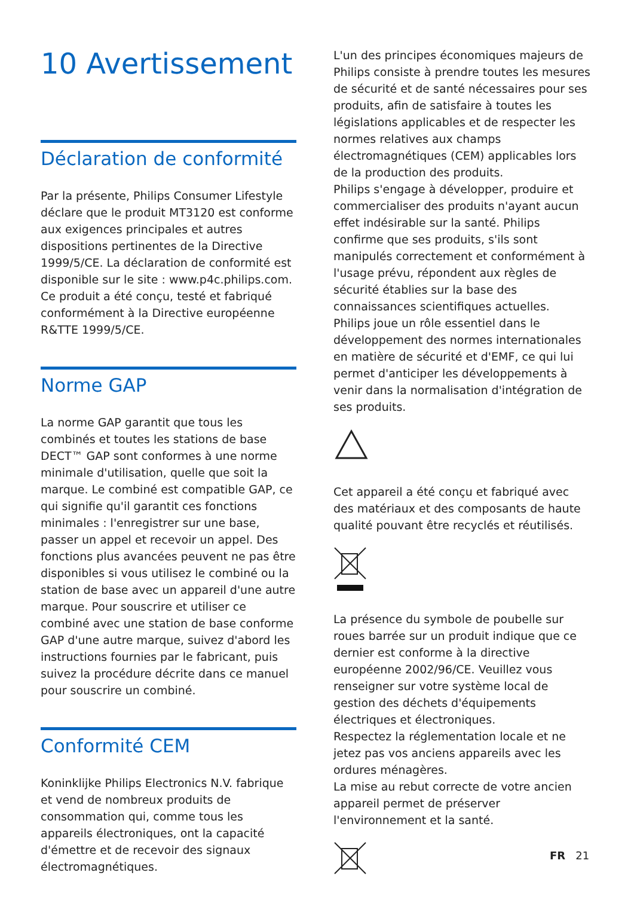10 Avertissement
Déclaration de conformité
Par la présente, Philips Consumer Lifestyle déclare que le produit MT3120 est conforme aux exigences principales et autres dispositions pertinentes de la Directive 1999/5/CE. La déclaration de conformité est disponible sur le site : www.p4c.philips.com.
Ce produit a été conçu, testé et fabriqué conformément à la Directive européenne R&TTE 1999/5/CE.
Norme GAP
La norme GAP garantit que tous les combinés et toutes les stations de base DECT™ GAP sont conformes à une norme minimale d'utilisation, quelle que soit la marque. Le combiné est compatible GAP, ce qui signifie qu'il garantit ces fonctions minimales : l'enregistrer sur une base, passer un appel et recevoir un appel. Des fonctions plus avancées peuvent ne pas être disponibles si vous utilisez le combiné ou la station de base avec un appareil d'une autre marque. Pour souscrire et utiliser ce combiné avec une station de base conforme GAP d'une autre marque, suivez d'abord les instructions fournies par le fabricant, puis suivez la procédure décrite dans ce manuel pour souscrire un combiné.
Conformité CEM
Koninklijke Philips Electronics N.V. fabrique et vend de nombreux produits de consommation qui, comme tous les appareils électroniques, ont la capacité d'émettre et de recevoir des signaux électromagnétiques.
L'un des principes économiques majeurs de Philips consiste à prendre toutes les mesures de sécurité et de santé nécessaires pour ses produits, afin de satisfaire à toutes les législations applicables et de respecter les normes relatives aux champs électromagnétiques (CEM) applicables lors de la production des produits.
Philips s'engage à développer, produire et commercialiser des produits n'ayant aucun effet indésirable sur la santé. Philips confirme que ses produits, s'ils sont manipulés correctement et conformément à l'usage prévu, répondent aux règles de sécurité établies sur la base des connaissances scientifiques actuelles.
Philips joue un rôle essentiel dans le développement des normes internationales en matière de sécurité et d'EMF, ce qui lui permet d'anticiper les développements à venir dans la normalisation d'intégration de ses produits.
Cet appareil a été conçu et fabriqué avec des matériaux et des composants de haute qualité pouvant être recyclés et réutilisés.
La présence du symbole de poubelle sur roues barrée sur un produit indique que ce dernier est conforme à la directive européenne 2002/96/CE. Veuillez vous renseigner sur votre système local de gestion des déchets d'équipements électriques et électroniques.
Respectez la réglementation locale et ne jetez pas vos anciens appareils avec les ordures ménagères.
La mise au rebut correcte de votre ancien appareil permet de préserver l'environnement et la santé.
FR 21